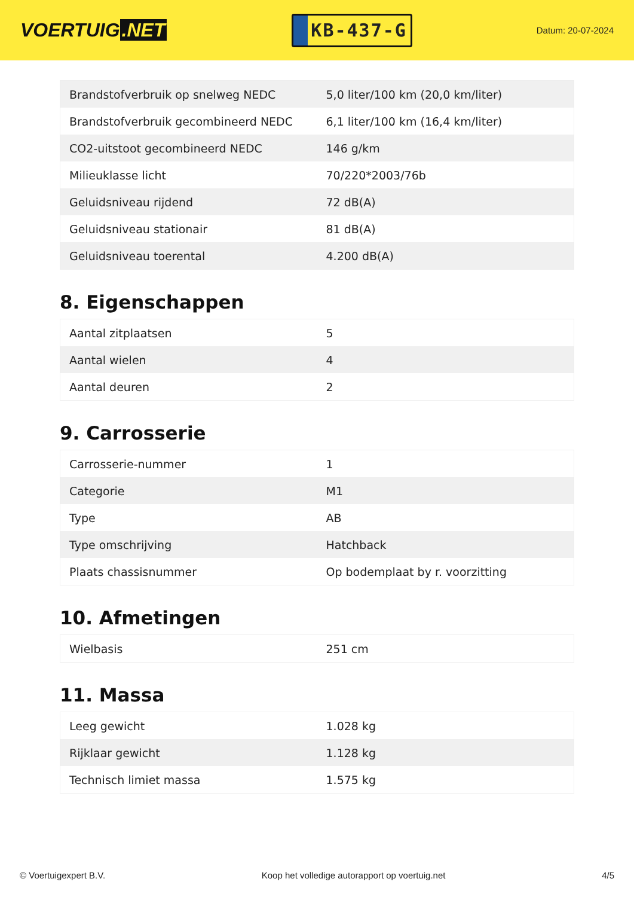VOERTUIG.NET
KB-437-G
Datum: 20-07-2024
| Brandstofverbruik op snelweg NEDC | 5,0 liter/100 km (20,0 km/liter) |
| Brandstofverbruik gecombineerd NEDC | 6,1 liter/100 km (16,4 km/liter) |
| CO2-uitstoot gecombineerd NEDC | 146 g/km |
| Milieuklasse licht | 70/220*2003/76b |
| Geluidsniveau rijdend | 72 dB(A) |
| Geluidsniveau stationair | 81 dB(A) |
| Geluidsniveau toerental | 4.200 dB(A) |
8. Eigenschappen
| Aantal zitplaatsen | 5 |
| Aantal wielen | 4 |
| Aantal deuren | 2 |
9. Carrosserie
| Carrosserie-nummer | 1 |
| Categorie | M1 |
| Type | AB |
| Type omschrijving | Hatchback |
| Plaats chassisnummer | Op bodemplaat by r. voorzitting |
10. Afmetingen
| Wielbasis | 251 cm |
11. Massa
| Leeg gewicht | 1.028 kg |
| Rijklaar gewicht | 1.128 kg |
| Technisch limiet massa | 1.575 kg |
© Voertuigexpert B.V. Koop het volledige autorapport op voertuig.net 4/5